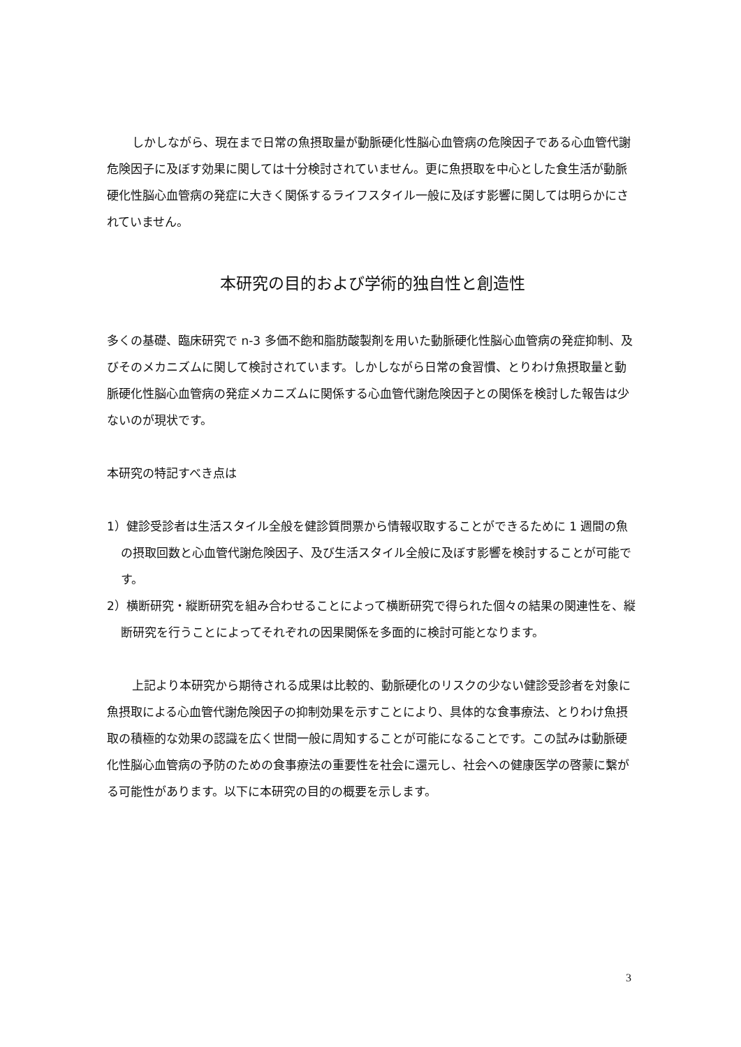しかしながら、現在まで日常の魚摂取量が動脈硬化性脳心血管病の危険因子である心血管代謝危険因子に及ぼす効果に関しては十分検討されていません。更に魚摂取を中心とした食生活が動脈硬化性脳心血管病の発症に大きく関係するライフスタイル一般に及ぼす影響に関しては明らかにされていません。
本研究の目的および学術的独自性と創造性
多くの基礎、臨床研究で n-3 多価不飽和脂肪酸製剤を用いた動脈硬化性脳心血管病の発症抑制、及びそのメカニズムに関して検討されています。しかしながら日常の食習慣、とりわけ魚摂取量と動脈硬化性脳心血管病の発症メカニズムに関係する心血管代謝危険因子との関係を検討した報告は少ないのが現状です。
本研究の特記すべき点は
1）健診受診者は生活スタイル全般を健診質問票から情報収取することができるために 1 週間の魚の摂取回数と心血管代謝危険因子、及び生活スタイル全般に及ぼす影響を検討することが可能です。
2）横断研究・縦断研究を組み合わせることによって横断研究で得られた個々の結果の関連性を、縦断研究を行うことによってそれぞれの因果関係を多面的に検討可能となります。
上記より本研究から期待される成果は比較的、動脈硬化のリスクの少ない健診受診者を対象に魚摂取による心血管代謝危険因子の抑制効果を示すことにより、具体的な食事療法、とりわけ魚摂取の積極的な効果の認識を広く世間一般に周知することが可能になることです。この試みは動脈硬化性脳心血管病の予防のための食事療法の重要性を社会に還元し、社会への健康医学の啓蒙に繋がる可能性があります。以下に本研究の目的の概要を示します。
3